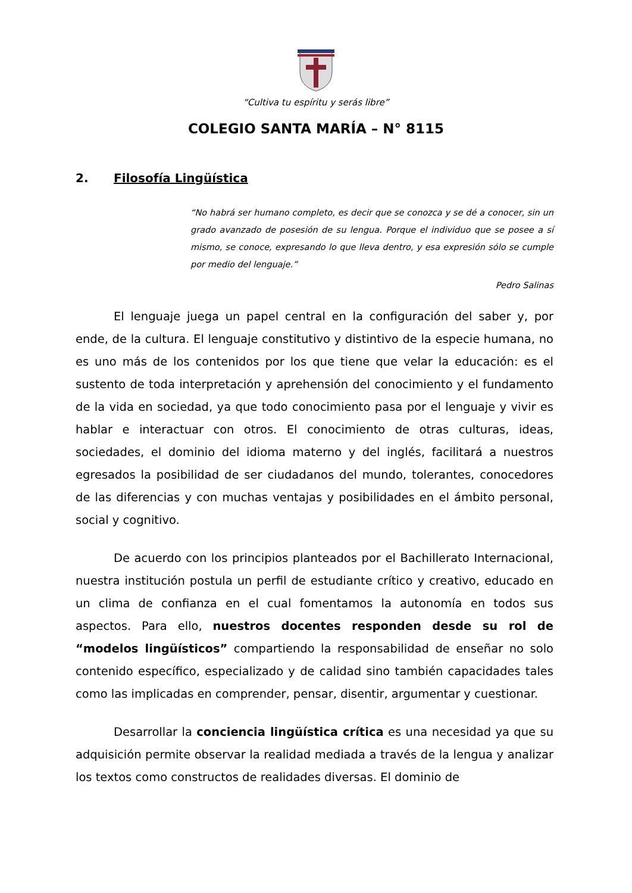“Cultiva tu espíritu y serás libre”
COLEGIO SANTA MARÍA – N° 8115
2. Filosofía Lingüística
“No habrá ser humano completo, es decir que se conozca y se dé a conocer, sin un grado avanzado de posesión de su lengua. Porque el individuo que se posee a sí mismo, se conoce, expresando lo que lleva dentro, y esa expresión sólo se cumple por medio del lenguaje.”
Pedro Salinas
El lenguaje juega un papel central en la configuración del saber y, por ende, de la cultura. El lenguaje constitutivo y distintivo de la especie humana, no es uno más de los contenidos por los que tiene que velar la educación: es el sustento de toda interpretación y aprehensión del conocimiento y el fundamento de la vida en sociedad, ya que todo conocimiento pasa por el lenguaje y vivir es hablar e interactuar con otros. El conocimiento de otras culturas, ideas, sociedades, el dominio del idioma materno y del inglés, facilitará a nuestros egresados la posibilidad de ser ciudadanos del mundo, tolerantes, conocedores de las diferencias y con muchas ventajas y posibilidades en el ámbito personal, social y cognitivo.
De acuerdo con los principios planteados por el Bachillerato Internacional, nuestra institución postula un perfil de estudiante crítico y creativo, educado en un clima de confianza en el cual fomentamos la autonomía en todos sus aspectos. Para ello, nuestros docentes responden desde su rol de “modelos lingüísticos” compartiendo la responsabilidad de enseñar no solo contenido específico, especializado y de calidad sino también capacidades tales como las implicadas en comprender, pensar, disentir, argumentar y cuestionar.
Desarrollar la conciencia lingüística crítica es una necesidad ya que su adquisición permite observar la realidad mediada a través de la lengua y analizar los textos como constructos de realidades diversas. El dominio de